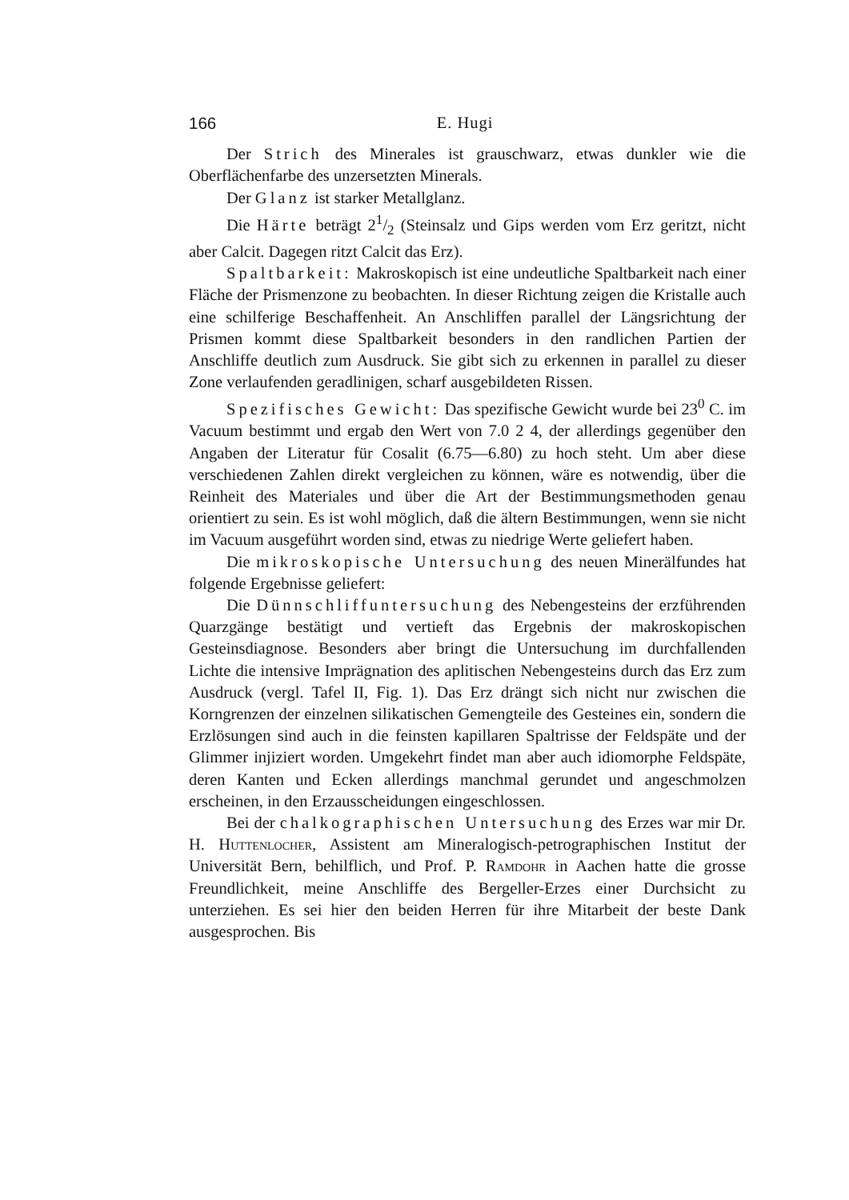166 E. Hugi
Der Strich des Minerales ist grauschwarz, etwas dunkler wie die Oberflächenfarbe des unzersetzten Minerals.
Der Glanz ist starker Metallglanz.
Die Härte beträgt 21/2 (Steinsalz und Gips werden vom Erz geritzt, nicht aber Calcit. Dagegen ritzt Calcit das Erz).
Spaltbarkeit: Makroskopisch ist eine undeutliche Spaltbarkeit nach einer Fläche der Prismenzone zu beobachten. In dieser Richtung zeigen die Kristalle auch eine schilferige Beschaffenheit. An Anschliffen parallel der Längsrichtung der Prismen kommt diese Spaltbarkeit besonders in den randlichen Partien der Anschliffe deutlich zum Ausdruck. Sie gibt sich zu erkennen in parallel zu dieser Zone verlaufenden geradlinigen, scharf ausgebildeten Rissen.
Spezifisches Gewicht: Das spezifische Gewicht wurde bei 23<sup>0</sup> C. im Vacuum bestimmt und ergab den Wert von 7.0 2 4, der allerdings gegenüber den Angaben der Literatur für Cosalit (6.75—6.80) zu hoch steht. Um aber diese verschiedenen Zahlen direkt vergleichen zu können, wäre es notwendig, über die Reinheit des Materiales und über die Art der Bestimmungsmethoden genau orientiert zu sein. Es ist wohl möglich, daß die ältern Bestimmungen, wenn sie nicht im Vacuum ausgeführt worden sind, etwas zu niedrige Werte geliefert haben.
Die mikroskopische Untersuchung des neuen Minerälfundes hat folgende Ergebnisse geliefert:
Die Dünnschliffuntersuchung des Nebengesteins der erzführenden Quarzgänge bestätigt und vertieft das Ergebnis der makroskopischen Gesteinsdiagnose. Besonders aber bringt die Untersuchung im durchfallenden Lichte die intensive Imprägnation des aplitischen Nebengesteins durch das Erz zum Ausdruck (vergl. Tafel II, Fig. 1). Das Erz drängt sich nicht nur zwischen die Korngrenzen der einzelnen silikatischen Gemengteile des Gesteines ein, sondern die Erzlösungen sind auch in die feinsten kapillaren Spaltrisse der Feldspäte und der Glimmer injiziert worden. Umgekehrt findet man aber auch idiomorphe Feldspäte, deren Kanten und Ecken allerdings manchmal gerundet und angeschmolzen erscheinen, in den Erzausscheidungen eingeschlossen.
Bei der chalkographischen Untersuchung des Erzes war mir Dr. H. Huttenlocher, Assistent am Mineralogisch-petrographischen Institut der Universität Bern, behilflich, und Prof. P. Ramdohr in Aachen hatte die grosse Freundlichkeit, meine Anschliffe des Bergeller-Erzes einer Durchsicht zu unterziehen. Es sei hier den beiden Herren für ihre Mitarbeit der beste Dank ausgesprochen. Bis